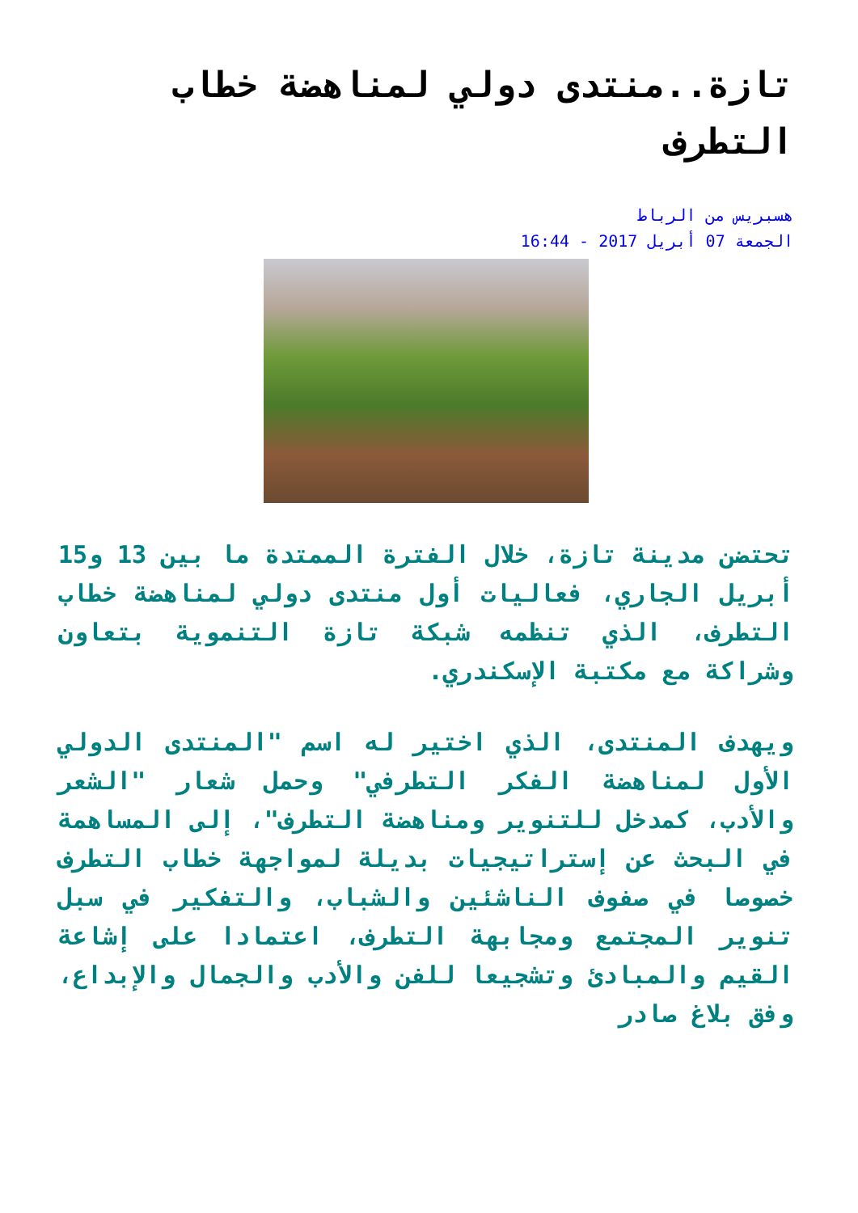تازة..منتدى دولي لمناهضة خطاب التطرف
هسبريس من الرباط
الجمعة 07 أبريل 2017 - 16:44
تحتضن مدينة تازة، خلال الفترة الممتدة ما بين 13 و15 أبريل الجاري، فعاليات أول منتدى دولي لمناهضة خطاب التطرف، الذي تنظمه شبكة تازة التنموية بتعاون وشراكة مع مكتبة الإسكندري.
ويهدف المنتدى، الذي اختير له اسم "المنتدى الدولي الأول لمناهضة الفكر التطرفي" وحمل شعار "الشعر والأدب، كمدخل للتنوير ومناهضة التطرف"، إلى المساهمة في البحث عن إستراتيجيات بديلة لمواجهة خطاب التطرف خصوصا في صفوف الناشئين والشباب، والتفكير في سبل تنوير المجتمع ومجابهة التطرف، اعتمادا على إشاعة القيم والمبادئ وتشجيعا للفن والأدب والجمال والإبداع، وفق بلاغ صادر